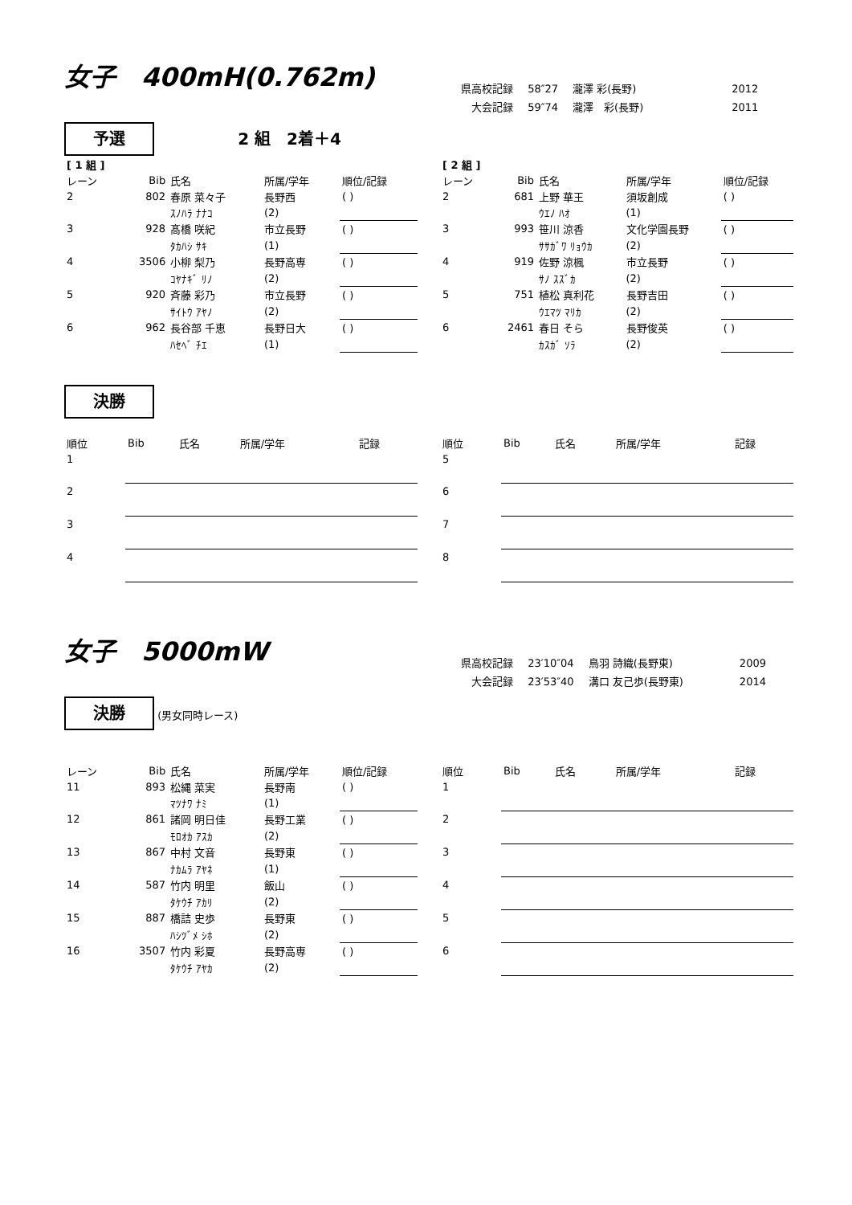女子　400mH(0.762m)
| 県高校記録 | 58″27 | 瀧澤 彩(長野) | 2012 |
| 大会記録 | 59″74 | 瀧澤 彩(長野) | 2011 |
予選 2 組　2着＋4
| [ 1 組 ] | | | | |
| レーン | Bib | 氏名 | 所属/学年 | 順位/記録 |
| 2 | 802 | 春原 菜々子 | 長野西 | ( ) |
| | | ｽﾉﾊﾗ ﾅﾅｺ | (2) | |
| 3 | 928 | 髙橋 咲紀 | 市立長野 | ( ) |
| | | ﾀｶﾊｼ ｻｷ | (1) | |
| 4 | 3506 | 小柳 梨乃 | 長野高専 | ( ) |
| | | ｺﾔﾅｷﾞ ﾘﾉ | (2) | |
| 5 | 920 | 斉藤 彩乃 | 市立長野 | ( ) |
| | | ｻｲﾄｳ ｱﾔﾉ | (2) | |
| 6 | 962 | 長谷部 千恵 | 長野日大 | ( ) |
| | | ﾊｾﾍﾞ ﾁｴ | (1) | |
| [ 2 組 ] | | | | |
| レーン | Bib | 氏名 | 所属/学年 | 順位/記録 |
| 2 | 681 | 上野 華王 | 須坂創成 | ( ) |
| | | ｳｴﾉ ﾊｵ | (1) | |
| 3 | 993 | 笹川 涼香 | 文化学園長野 | ( ) |
| | | ｻｻｶﾞﾜ ﾘｮｳｶ | (2) | |
| 4 | 919 | 佐野 涼楓 | 市立長野 | ( ) |
| | | ｻﾉ ｽｽﾞｶ | (2) | |
| 5 | 751 | 植松 真利花 | 長野吉田 | ( ) |
| | | ｳｴﾏﾂ ﾏﾘｶ | (2) | |
| 6 | 2461 | 春日 そら | 長野俊英 | ( ) |
| | | ｶｽｶﾞ ｿﾗ | (2) | |
決勝
| 順位 | Bib | 氏名 | 所属/学年 | 記録 |
| --- | --- | --- | --- | --- |
| 1 | | | | |
| 2 | | | | |
| 3 | | | | |
| 4 | | | | |
| 順位 | Bib | 氏名 | 所属/学年 | 記録 |
| --- | --- | --- | --- | --- |
| 5 | | | | |
| 6 | | | | |
| 7 | | | | |
| 8 | | | | |
女子　5000mW
| 県高校記録 | 23′10″04 | 鳥羽 詩織(長野東) | 2009 |
| 大会記録 | 23′53″40 | 溝口 友己歩(長野東) | 2014 |
決勝 (男女同時レース)
| レーン | Bib | 氏名 | 所属/学年 | 順位/記録 |
| --- | --- | --- | --- | --- |
| 11 | 893 | 松縄 菜実 | 長野南 | ( ) |
| | | ﾏﾂﾅﾜ ﾅﾐ | (1) | |
| 12 | 861 | 諸岡 明日佳 | 長野工業 | ( ) |
| | | ﾓﾛｵｶ ｱｽｶ | (2) | |
| 13 | 867 | 中村 文音 | 長野東 | ( ) |
| | | ﾅｶﾑﾗ ｱﾔﾈ | (1) | |
| 14 | 587 | 竹内 明里 | 飯山 | ( ) |
| | | ﾀｹｳﾁ ｱｶﾘ | (2) | |
| 15 | 887 | 橋詰 史歩 | 長野東 | ( ) |
| | | ﾊｼﾂﾞﾒ ｼﾎ | (2) | |
| 16 | 3507 | 竹内 彩夏 | 長野高専 | ( ) |
| | | ﾀｹｳﾁ ｱﾔｶ | (2) | |
| 順位 | Bib | 氏名 | 所属/学年 | 記録 |
| --- | --- | --- | --- | --- |
| 1 | | | | |
| 2 | | | | |
| 3 | | | | |
| 4 | | | | |
| 5 | | | | |
| 6 | | | | |